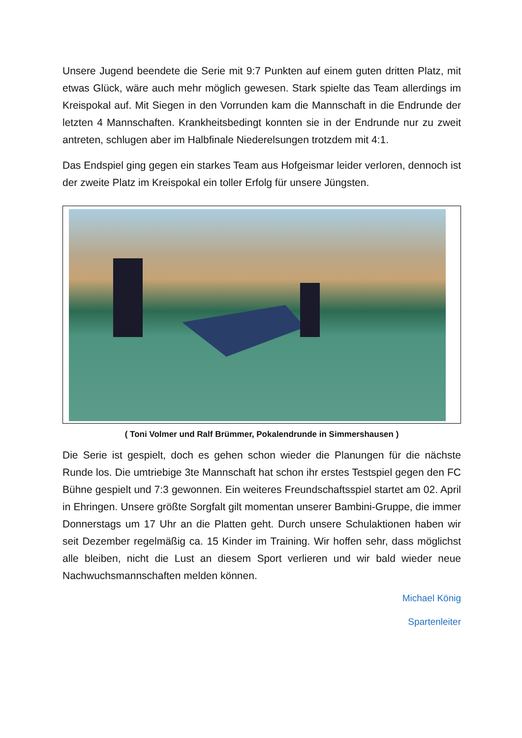Unsere Jugend beendete die Serie mit 9:7 Punkten auf einem guten dritten Platz, mit etwas Glück, wäre auch mehr möglich gewesen. Stark spielte das Team allerdings im Kreispokal auf. Mit Siegen in den Vorrunden kam die Mannschaft in die Endrunde der letzten 4 Mannschaften. Krankheitsbedingt konnten sie in der Endrunde nur zu zweit antreten, schlugen aber im Halbfinale Niederelsungen trotzdem mit 4:1.
Das Endspiel ging gegen ein starkes Team aus Hofgeismar leider verloren, dennoch ist der zweite Platz im Kreispokal ein toller Erfolg für unsere Jüngsten.
( Toni Volmer und Ralf Brümmer, Pokalendrunde in Simmershausen )
Die Serie ist gespielt, doch es gehen schon wieder die Planungen für die nächste Runde los. Die umtriebige 3te Mannschaft hat schon ihr erstes Testspiel gegen den FC Bühne gespielt und 7:3 gewonnen. Ein weiteres Freundschaftsspiel startet am 02. April in Ehringen. Unsere größte Sorgfalt gilt momentan unserer Bambini-Gruppe, die immer Donnerstags um 17 Uhr an die Platten geht. Durch unsere Schulaktionen haben wir seit Dezember regelmäßig ca. 15 Kinder im Training. Wir hoffen sehr, dass möglichst alle bleiben, nicht die Lust an diesem Sport verlieren und wir bald wieder neue Nachwuchsmannschaften melden können.
Michael König
Spartenleiter